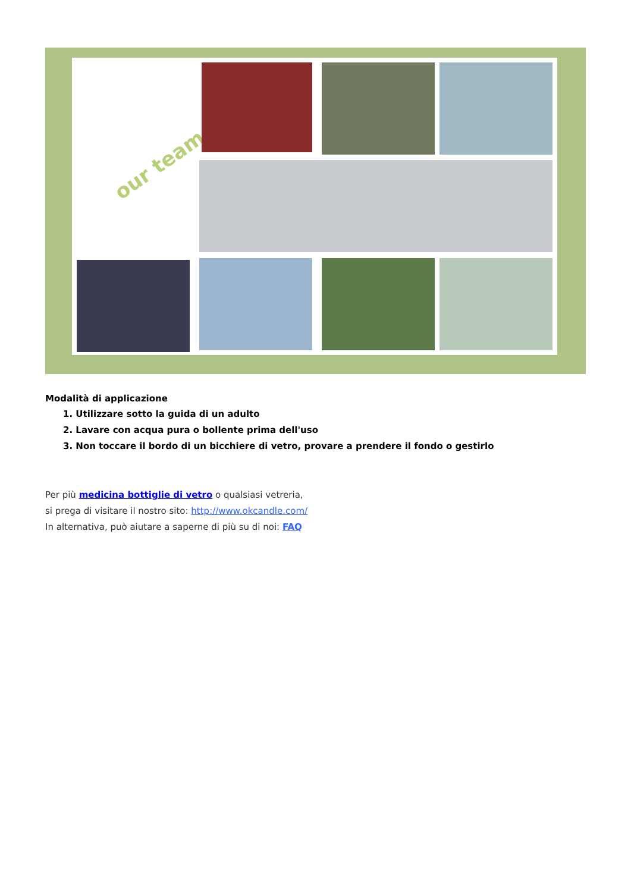our team
Modalità di applicazione
1. Utilizzare sotto la guida di un adulto
2. Lavare con acqua pura o bollente prima dell'uso
3. Non toccare il bordo di un bicchiere di vetro, provare a prendere il fondo o gestirlo
Per più medicina bottiglie di vetro o qualsiasi vetreria,
si prega di visitare il nostro sito: http://www.okcandle.com/
In alternativa, può aiutare a saperne di più su di noi: FAQ